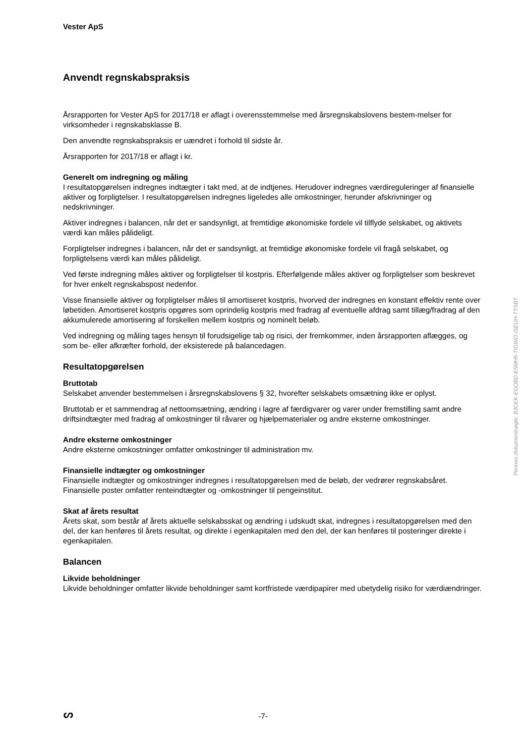Vester ApS
Anvendt regnskabspraksis
Årsrapporten for Vester ApS for 2017/18 er aflagt i overensstemmelse med årsregnskabslovens bestem-melser for virksomheder i regnskabsklasse B.
Den anvendte regnskabspraksis er uændret i forhold til sidste år.
Årsrapporten for 2017/18 er aflagt i kr.
Generelt om indregning og måling
I resultatopgørelsen indregnes indtægter i takt med, at de indtjenes. Herudover indregnes værdireguleringer af finansielle aktiver og forpligtelser. I resultatopgørelsen indregnes ligeledes alle omkostninger, herunder afskrivninger og nedskrivninger.
Aktiver indregnes i balancen, når det er sandsynligt, at fremtidige økonomiske fordele vil tilflyde selskabet, og aktivets værdi kan måles pålideligt.
Forpligtelser indregnes i balancen, når det er sandsynligt, at fremtidige økonomiske fordele vil fragå selskabet, og forpligtelsens værdi kan måles pålideligt.
Ved første indregning måles aktiver og forpligtelser til kostpris. Efterfølgende måles aktiver og forpligtelser som beskrevet for hver enkelt regnskabspost nedenfor.
Visse finansielle aktiver og forpligtelser måles til amortiseret kostpris, hvorved der indregnes en konstant effektiv rente over løbetiden. Amortiseret kostpris opgøres som oprindelig kostpris med fradrag af eventuelle afdrag samt tillæg/fradrag af den akkumulerede amortisering af forskellen mellem kostpris og nominelt beløb.
Ved indregning og måling tages hensyn til forudsigelige tab og risici, der fremkommer, inden årsrapporten aflægges, og som be- eller afkræfter forhold, der eksisterede på balancedagen.
Resultatopgørelsen
Bruttotab
Selskabet anvender bestemmelsen i årsregnskabslovens § 32, hvorefter selskabets omsætning ikke er oplyst.
Bruttotab er et sammendrag af nettoomsætning, ændring i lagre af færdigvarer og varer under fremstilling samt andre driftsindtægter med fradrag af omkostninger til råvarer og hjælpematerialer og andre eksterne omkostninger.
Andre eksterne omkostninger
Andre eksterne omkostninger omfatter omkostninger til administration mv.
Finansielle indtægter og omkostninger
Finansielle indtægter og omkostninger indregnes i resultatopgørelsen med de beløb, der vedrører regnskabsåret. Finansielle poster omfatter renteindtægter og -omkostninger til pengeinstitut.
Skat af årets resultat
Årets skat, som består af årets aktuelle selskabsskat og ændring i udskudt skat, indregnes i resultatopgørelsen med den del, der kan henføres til årets resultat, og direkte i egenkapitalen med den del, der kan henføres til posteringer direkte i egenkapitalen.
Balancen
Likvide beholdninger
Likvide beholdninger omfatter likvide beholdninger samt kortfristede værdipapirer med ubetydelig risiko for værdiændringer.
Penneo dokumentnøgle: B3CEK-EGOBD-E5MH5-TIGWO-ISEUH-TTSBT
ᔕ
-7-